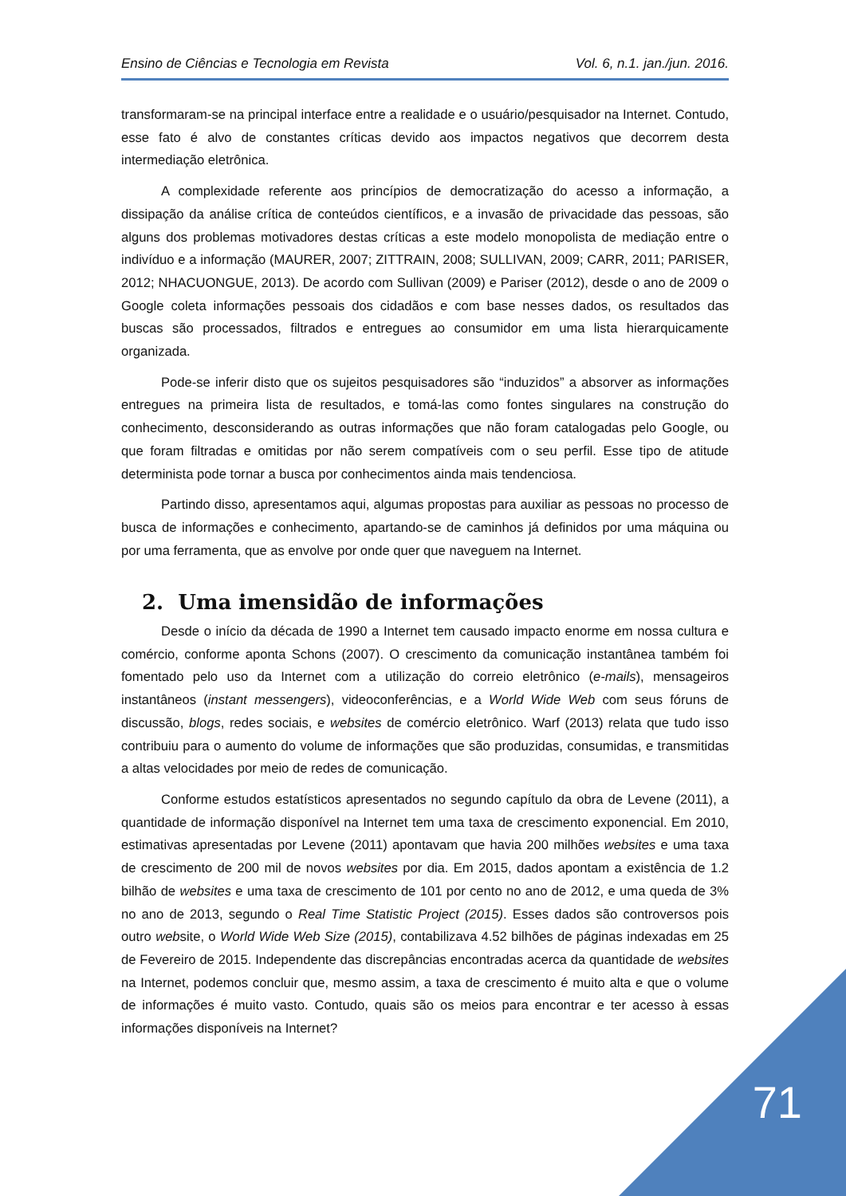Ensino de Ciências e Tecnologia em Revista Vol. 6, n.1. jan./jun. 2016.
transformaram-se na principal interface entre a realidade e o usuário/pesquisador na Internet. Contudo, esse fato é alvo de constantes críticas devido aos impactos negativos que decorrem desta intermediação eletrônica.
A complexidade referente aos princípios de democratização do acesso a informação, a dissipação da análise crítica de conteúdos científicos, e a invasão de privacidade das pessoas, são alguns dos problemas motivadores destas críticas a este modelo monopolista de mediação entre o indivíduo e a informação (MAURER, 2007; ZITTRAIN, 2008; SULLIVAN, 2009; CARR, 2011; PARISER, 2012; NHACUONGUE, 2013). De acordo com Sullivan (2009) e Pariser (2012), desde o ano de 2009 o Google coleta informações pessoais dos cidadãos e com base nesses dados, os resultados das buscas são processados, filtrados e entregues ao consumidor em uma lista hierarquicamente organizada.
Pode-se inferir disto que os sujeitos pesquisadores são “induzidos” a absorver as informações entregues na primeira lista de resultados, e tomá-las como fontes singulares na construção do conhecimento, desconsiderando as outras informações que não foram catalogadas pelo Google, ou que foram filtradas e omitidas por não serem compatíveis com o seu perfil. Esse tipo de atitude determinista pode tornar a busca por conhecimentos ainda mais tendenciosa.
Partindo disso, apresentamos aqui, algumas propostas para auxiliar as pessoas no processo de busca de informações e conhecimento, apartando-se de caminhos já definidos por uma máquina ou por uma ferramenta, que as envolve por onde quer que naveguem na Internet.
2. Uma imensidão de informações
Desde o início da década de 1990 a Internet tem causado impacto enorme em nossa cultura e comércio, conforme aponta Schons (2007). O crescimento da comunicação instantânea também foi fomentado pelo uso da Internet com a utilização do correio eletrônico (e-mails), mensageiros instantâneos (instant messengers), videoconferências, e a World Wide Web com seus fóruns de discussão, blogs, redes sociais, e websites de comércio eletrônico. Warf (2013) relata que tudo isso contribuiu para o aumento do volume de informações que são produzidas, consumidas, e transmitidas a altas velocidades por meio de redes de comunicação.
Conforme estudos estatísticos apresentados no segundo capítulo da obra de Levene (2011), a quantidade de informação disponível na Internet tem uma taxa de crescimento exponencial. Em 2010, estimativas apresentadas por Levene (2011) apontavam que havia 200 milhões websites e uma taxa de crescimento de 200 mil de novos websites por dia. Em 2015, dados apontam a existência de 1.2 bilhão de websites e uma taxa de crescimento de 101 por cento no ano de 2012, e uma queda de 3% no ano de 2013, segundo o Real Time Statistic Project (2015). Esses dados são controversos pois outro website, o World Wide Web Size (2015), contabilizava 4.52 bilhões de páginas indexadas em 25 de Fevereiro de 2015. Independente das discrepâncias encontradas acerca da quantidade de websites na Internet, podemos concluir que, mesmo assim, a taxa de crescimento é muito alta e que o volume de informações é muito vasto. Contudo, quais são os meios para encontrar e ter acesso à essas informações disponíveis na Internet?
71